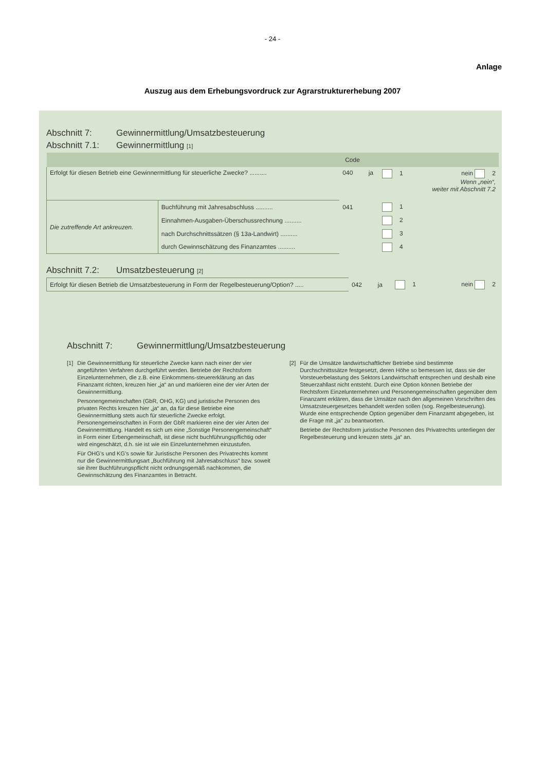- 24 -
Anlage
Auszug aus dem Erhebungsvordruck zur Agrarstrukturerhebung 2007
Abschnitt 7: Gewinnermittlung/Umsatzbesteuerung
Abschnitt 7.1: Gewinnermittlung [1]
| | | Code | | | |
| --- | --- | --- | --- | --- | --- |
| Erfolgt für diesen Betrieb eine Gewinnermittlung für steuerliche Zwecke? .......... | | 040 | ja | 1 | nein 2 Wenn „nein“, weiter mit Abschnitt 7.2 |
| Die zutreffende Art ankreuzen. | Buchführung mit Jahresabschluss .......... | 041 | | 1 | |
| | Einnahmen-Ausgaben-Überschussrechnung .......... | | | 2 | |
| | nach Durchschnittssätzen (§ 13a-Landwirt) .......... | | | 3 | |
| | durch Gewinnschätzung des Finanzamtes .......... | | | 4 | |
Abschnitt 7.2: Umsatzbesteuerung [2]
| Erfolgt für diesen Betrieb die Umsatzbesteuerung in Form der Regelbesteuerung/Option? ..... | 042 | ja | 1 | nein 2 |
Abschnitt 7: Gewinnermittlung/Umsatzbesteuerung
[1] Die Gewinnermittlung für steuerliche Zwecke kann nach einer der vier angeführten Verfahren durchgeführt werden. Betriebe der Rechtsform Einzelunternehmen, die z.B. eine Einkommens-steuererklärung an das Finanzamt richten, kreuzen hier „ja“ an und markieren eine der vier Arten der Gewinnermittlung.
Personengemeinschaften (GbR, OHG, KG) und juristische Personen des privaten Rechts kreuzen hier „ja“ an, da für diese Betriebe eine Gewinnermittlung stets auch für steuerliche Zwecke erfolgt. Personengemeinschaften in Form der GbR markieren eine der vier Arten der Gewinnermittlung. Handelt es sich um eine „Sonstige Personengemeinschaft“ in Form einer Erbengemeinschaft, ist diese nicht buchführungspflichtig oder wird eingeschätzt, d.h. sie ist wie ein Einzelunternehmen einzustufen.
Für OHG’s und KG’s sowie für Juristische Personen des Privatrechts kommt nur die Gewinnermittlungsart „Buchführung mit Jahresabschluss“ bzw. soweit sie ihrer Buchführungspflicht nicht ordnungsgemäß nachkommen, die Gewinnschätzung des Finanzamtes in Betracht.
[2] Für die Umsätze landwirtschaftlicher Betriebe sind bestimmte Durchschnittssätze festgesetzt, deren Höhe so bemessen ist, dass sie der Vorsteuerbelastung des Sektors Landwirtschaft entsprechen und deshalb eine Steuerzahllast nicht entsteht. Durch eine Option können Betriebe der Rechtsform Einzelunternehmen und Personengemeinschaften gegenüber dem Finanzamt erklären, dass die Umsätze nach den allgemeinen Vorschriften des Umsatzsteuergesetzes behandelt werden sollen (sog. Regelbesteuerung). Wurde eine entsprechende Option gegenüber dem Finanzamt abgegeben, ist die Frage mit „ja“ zu beantworten.
Betriebe der Rechtsform juristische Personen des Privatrechts unterliegen der Regelbesteuerung und kreuzen stets „ja“ an.